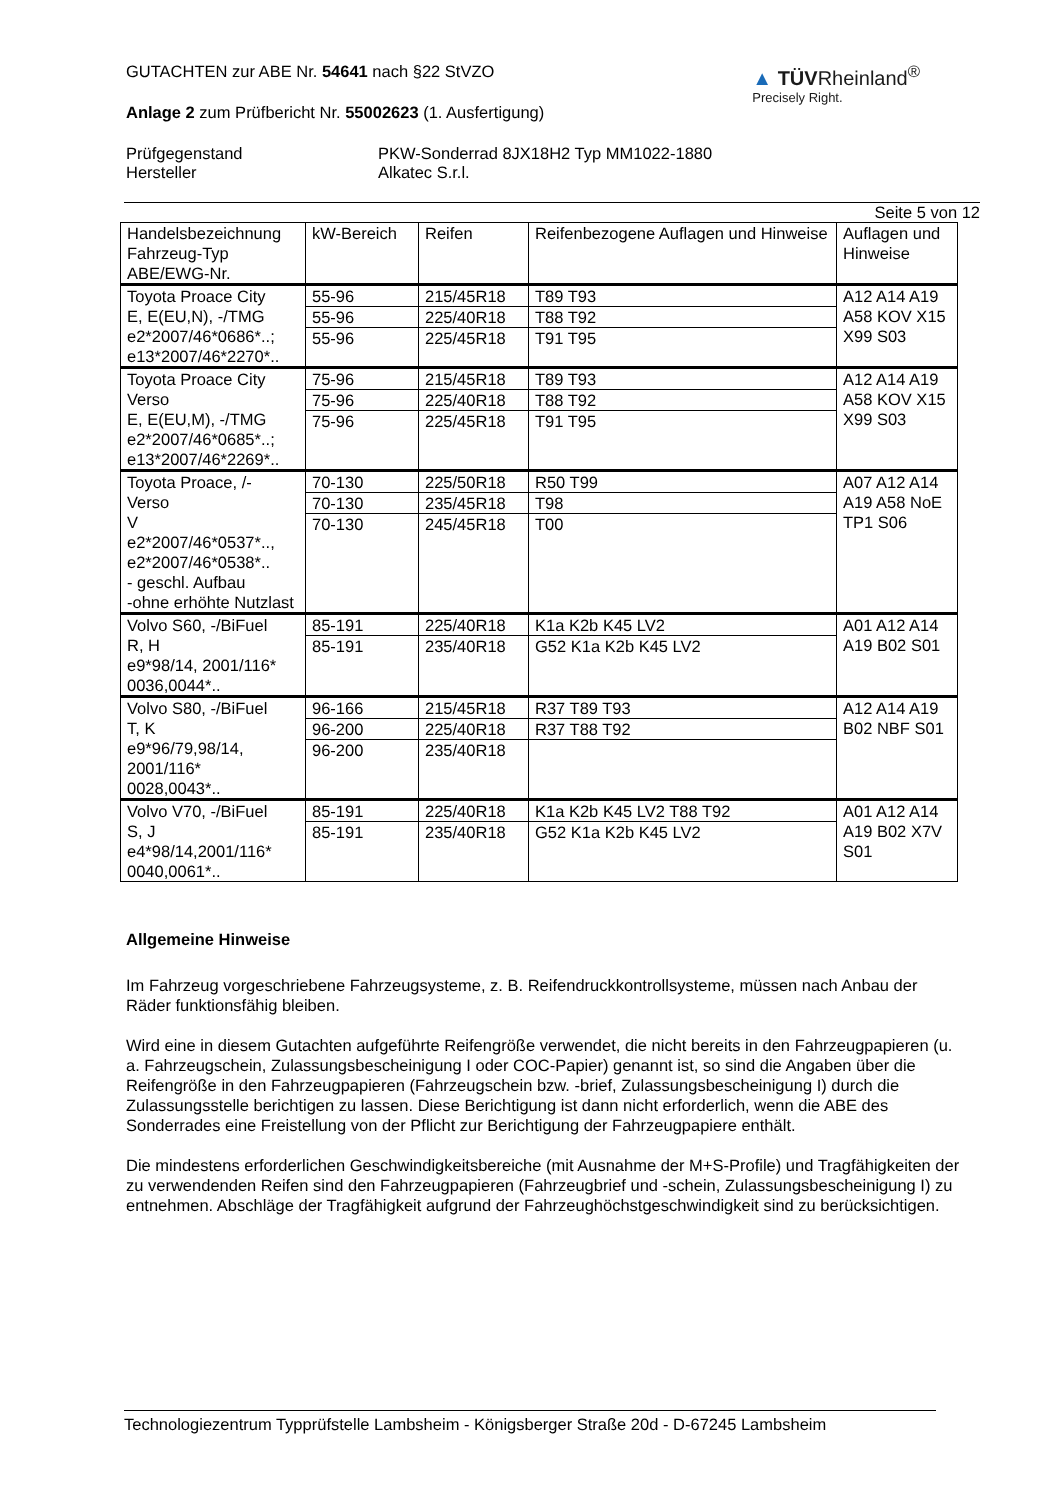GUTACHTEN zur ABE Nr. 54641 nach §22 StVZO
Anlage 2 zum Prüfbericht Nr. 55002623 (1. Ausfertigung)
▲ TÜVRheinland<sup>®</sup>
Precisely Right.
Prüfgegenstand PKW-Sonderrad 8JX18H2 Typ MM1022-1880 Hersteller Alkatec S.r.l.
Seite 5 von 12
| Handelsbezeichnung Fahrzeug-Typ ABE/EWG-Nr. | kW-Bereich | Reifen | Reifenbezogene Auflagen und Hinweise | Auflagen und Hinweise |
| --- | --- | --- | --- | --- |
| Toyota Proace City E, E(EU,N), -/TMG e2*2007/46*0686*..; e13*2007/46*2270*.. | 55-96 55-96 55-96 | 215/45R18 225/40R18 225/45R18 | T89 T93 T88 T92 T91 T95 | A12 A14 A19 A58 KOV X15 X99 S03 |
| Toyota Proace City Verso E, E(EU,M), -/TMG e2*2007/46*0685*..; e13*2007/46*2269*.. | 75-96 75-96 75-96 | 215/45R18 225/40R18 225/45R18 | T89 T93 T88 T92 T91 T95 | A12 A14 A19 A58 KOV X15 X99 S03 |
| Toyota Proace, /- Verso V e2*2007/46*0537*.., e2*2007/46*0538*.. - geschl. Aufbau -ohne erhöhte Nutzlast | 70-130 70-130 70-130 | 225/50R18 235/45R18 245/45R18 | R50 T99 T98 T00 | A07 A12 A14 A19 A58 NoE TP1 S06 |
| Volvo S60, -/BiFuel R, H e9*98/14, 2001/116* 0036,0044*.. | 85-191 85-191 | 225/40R18 235/40R18 | K1a K2b K45 LV2 G52 K1a K2b K45 LV2 | A01 A12 A14 A19 B02 S01 |
| Volvo S80, -/BiFuel T, K e9*96/79,98/14, 2001/116* 0028,0043*.. | 96-166 96-200 96-200 | 215/45R18 225/40R18 235/40R18 | R37 T89 T93 R37 T88 T92 | A12 A14 A19 B02 NBF S01 |
| Volvo V70, -/BiFuel S, J e4*98/14,2001/116* 0040,0061*.. | 85-191 85-191 | 225/40R18 235/40R18 | K1a K2b K45 LV2 T88 T92 G52 K1a K2b K45 LV2 | A01 A12 A14 A19 B02 X7V S01 |
Allgemeine Hinweise
Im Fahrzeug vorgeschriebene Fahrzeugsysteme, z. B. Reifendruckkontrollsysteme, müssen nach Anbau der Räder funktionsfähig bleiben.
Wird eine in diesem Gutachten aufgeführte Reifengröße verwendet, die nicht bereits in den Fahrzeugpapieren (u. a. Fahrzeugschein, Zulassungsbescheinigung I oder COC-Papier) genannt ist, so sind die Angaben über die Reifengröße in den Fahrzeugpapieren (Fahrzeugschein bzw. -brief, Zulassungsbescheinigung I) durch die Zulassungsstelle berichtigen zu lassen. Diese Berichtigung ist dann nicht erforderlich, wenn die ABE des Sonderrades eine Freistellung von der Pflicht zur Berichtigung der Fahrzeugpapiere enthält.
Die mindestens erforderlichen Geschwindigkeitsbereiche (mit Ausnahme der M+S-Profile) und Tragfähigkeiten der zu verwendenden Reifen sind den Fahrzeugpapieren (Fahrzeugbrief und -schein, Zulassungsbescheinigung I) zu entnehmen. Abschläge der Tragfähigkeit aufgrund der Fahrzeughöchstgeschwindigkeit sind zu berücksichtigen.
Technologiezentrum Typprüfstelle Lambsheim - Königsberger Straße 20d - D-67245 Lambsheim